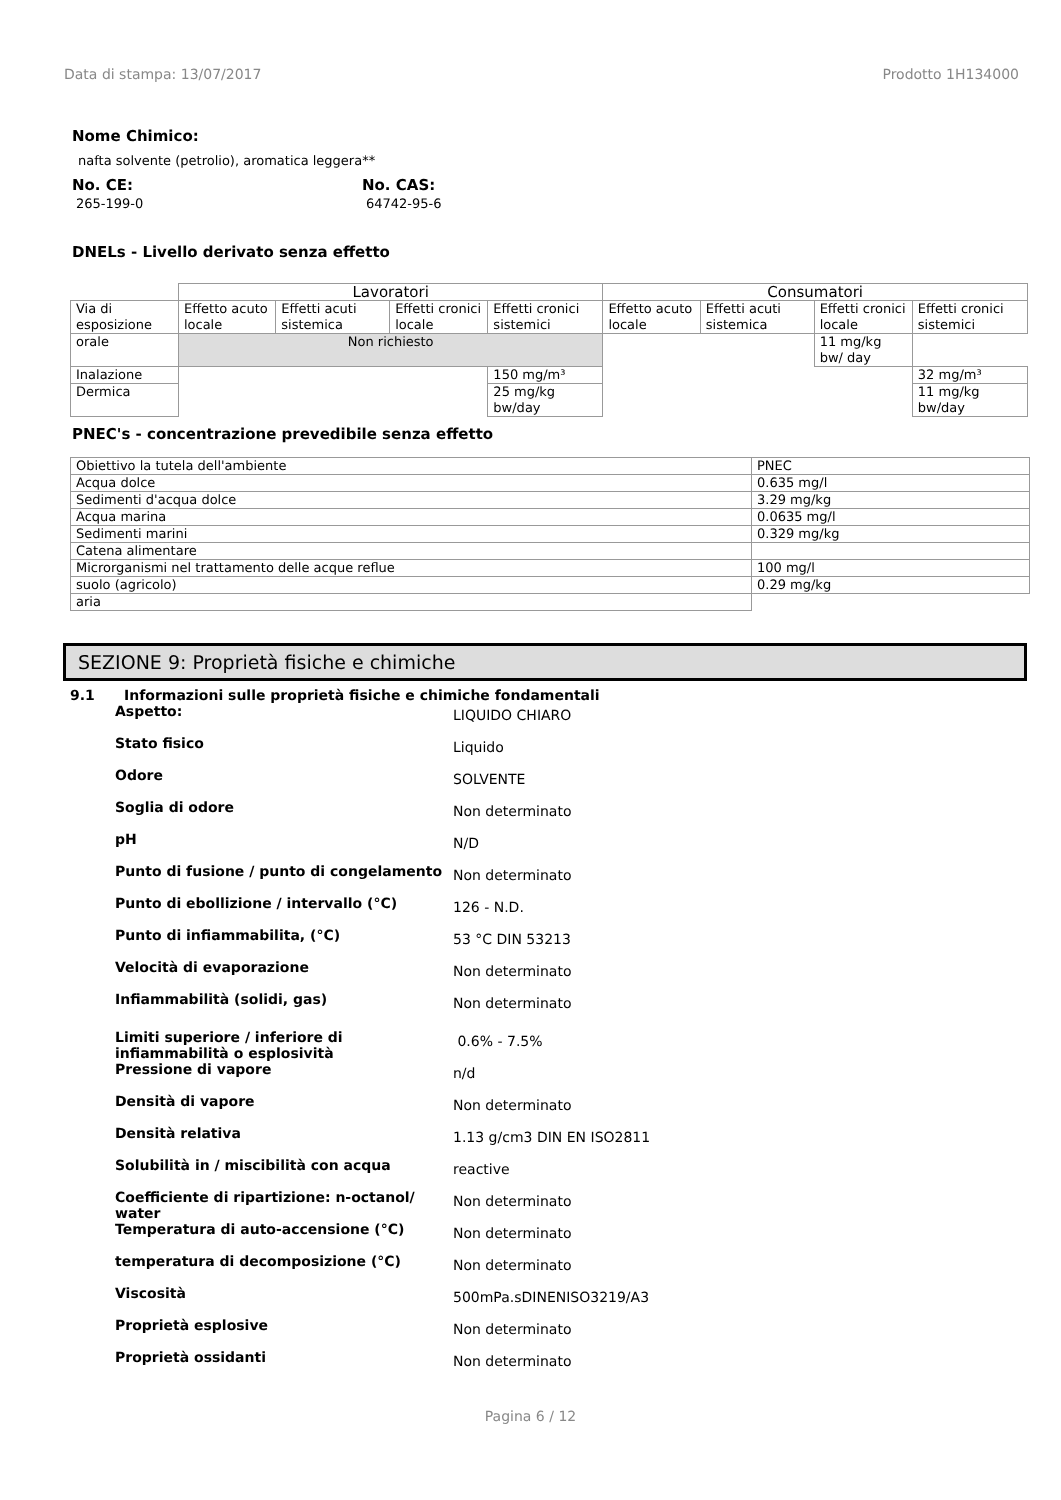Data di stampa: 13/07/2017 Prodotto 1H134000
Nome Chimico:
nafta solvente (petrolio), aromatica leggera**
No. CE:
265-199-0
No. CAS:
64742-95-6
DNELs - Livello derivato senza effetto
| | Lavoratori | | | | Consumatori | | | |
| Via di esposizione | Effetto acuto locale | Effetti acuti sistemica | Effetti cronici locale | Effetti cronici sistemici | Effetto acuto locale | Effetti acuti sistemica | Effetti cronici locale | Effetti cronici sistemici |
| orale | Non richiesto | | | | | | 11 mg/kg bw/ day | |
| Inalazione | | | | 150 mg/m³ | | | | 32 mg/m³ |
| Dermica | | | | 25 mg/kg bw/day | | | | 11 mg/kg bw/day |
PNEC's - concentrazione prevedibile senza effetto
| Obiettivo la tutela dell'ambiente | PNEC |
| Acqua dolce | 0.635 mg/l |
| Sedimenti d'acqua dolce | 3.29 mg/kg |
| Acqua marina | 0.0635 mg/l |
| Sedimenti marini | 0.329 mg/kg |
| Catena alimentare | |
| Microrganismi nel trattamento delle acque reflue | 100 mg/l |
| suolo (agricolo) | 0.29 mg/kg |
| aria | |
SEZIONE 9: Proprietà fisiche e chimiche
9.1 Informazioni sulle proprietà fisiche e chimiche fondamentali
Aspetto:
LIQUIDO CHIARO
Stato fisico
Liquido
Odore
SOLVENTE
Soglia di odore
Non determinato
pH
N/D
Punto di fusione / punto di congelamento
Non determinato
Punto di ebollizione / intervallo (°C)
126 - N.D.
Punto di infiammabilita, (°C)
53 °C DIN 53213
Velocità di evaporazione
Non determinato
Infiammabilità (solidi, gas)
Non determinato
Limiti superiore / inferiore di infiammabilità o esplosività
0.6% - 7.5%
Pressione di vapore
n/d
Densità di vapore
Non determinato
Densità relativa
1.13 g/cm3 DIN EN ISO2811
Solubilità in / miscibilità con acqua
reactive
Coefficiente di ripartizione: n-octanol/ water
Non determinato
Temperatura di auto-accensione (°C)
Non determinato
temperatura di decomposizione (°C)
Non determinato
Viscosità
500mPa.sDINENISO3219/A3
Proprietà esplosive
Non determinato
Proprietà ossidanti
Non determinato
Pagina 6 / 12